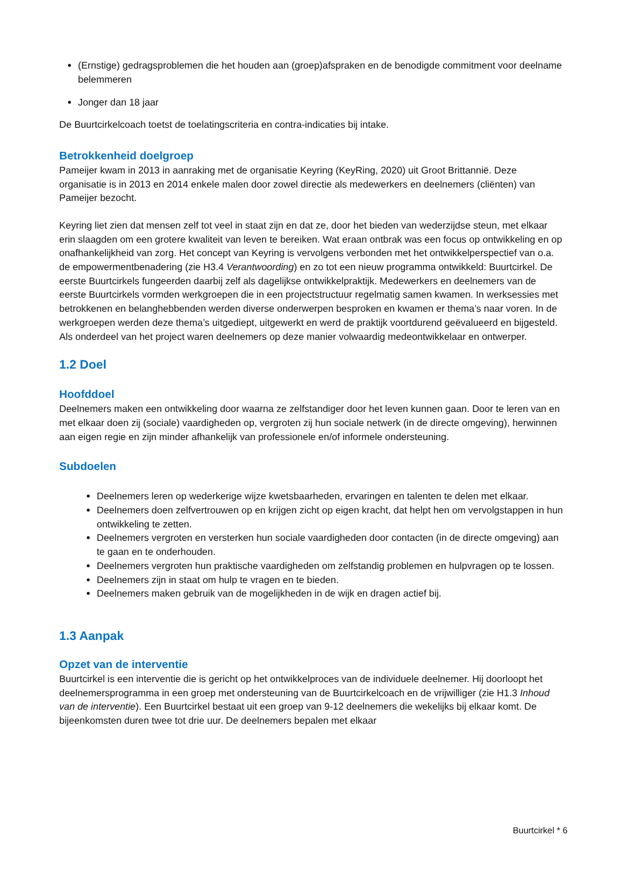(Ernstige) gedragsproblemen die het houden aan (groep)afspraken en de benodigde commitment voor deelname belemmeren
Jonger dan 18 jaar
De Buurtcirkelcoach toetst de toelatingscriteria en contra-indicaties bij intake.
Betrokkenheid doelgroep
Pameijer kwam in 2013 in aanraking met de organisatie Keyring (KeyRing, 2020) uit Groot Brittannië. Deze organisatie is in 2013 en 2014 enkele malen door zowel directie als medewerkers en deelnemers (cliënten) van Pameijer bezocht.
Keyring liet zien dat mensen zelf tot veel in staat zijn en dat ze, door het bieden van wederzijdse steun, met elkaar erin slaagden om een grotere kwaliteit van leven te bereiken. Wat eraan ontbrak was een focus op ontwikkeling en op onafhankelijkheid van zorg. Het concept van Keyring is vervolgens verbonden met het ontwikkelperspectief van o.a. de empowermentbenadering (zie H3.4 Verantwoording) en zo tot een nieuw programma ontwikkeld: Buurtcirkel. De eerste Buurtcirkels fungeerden daarbij zelf als dagelijkse ontwikkelpraktijk. Medewerkers en deelnemers van de eerste Buurtcirkels vormden werkgroepen die in een projectstructuur regelmatig samen kwamen. In werksessies met betrokkenen en belanghebbenden werden diverse onderwerpen besproken en kwamen er thema’s naar voren. In de werkgroepen werden deze thema’s uitgediept, uitgewerkt en werd de praktijk voortdurend geëvalueerd en bijgesteld. Als onderdeel van het project waren deelnemers op deze manier volwaardig medeontwikkelaar en ontwerper.
1.2 Doel
Hoofddoel
Deelnemers maken een ontwikkeling door waarna ze zelfstandiger door het leven kunnen gaan. Door te leren van en met elkaar doen zij (sociale) vaardigheden op, vergroten zij hun sociale netwerk (in de directe omgeving), herwinnen aan eigen regie en zijn minder afhankelijk van professionele en/of informele ondersteuning.
Subdoelen
Deelnemers leren op wederkerige wijze kwetsbaarheden, ervaringen en talenten te delen met elkaar.
Deelnemers doen zelfvertrouwen op en krijgen zicht op eigen kracht, dat helpt hen om vervolgstappen in hun ontwikkeling te zetten.
Deelnemers vergroten en versterken hun sociale vaardigheden door contacten (in de directe omgeving) aan te gaan en te onderhouden.
Deelnemers vergroten hun praktische vaardigheden om zelfstandig problemen en hulpvragen op te lossen.
Deelnemers zijn in staat om hulp te vragen en te bieden.
Deelnemers maken gebruik van de mogelijkheden in de wijk en dragen actief bij.
1.3 Aanpak
Opzet van de interventie
Buurtcirkel is een interventie die is gericht op het ontwikkelproces van de individuele deelnemer. Hij doorloopt het deelnemersprogramma in een groep met ondersteuning van de Buurtcirkelcoach en de vrijwilliger (zie H1.3 Inhoud van de interventie). Een Buurtcirkel bestaat uit een groep van 9-12 deelnemers die wekelijks bij elkaar komt. De bijeenkomsten duren twee tot drie uur. De deelnemers bepalen met elkaar
Buurtcirkel * 6